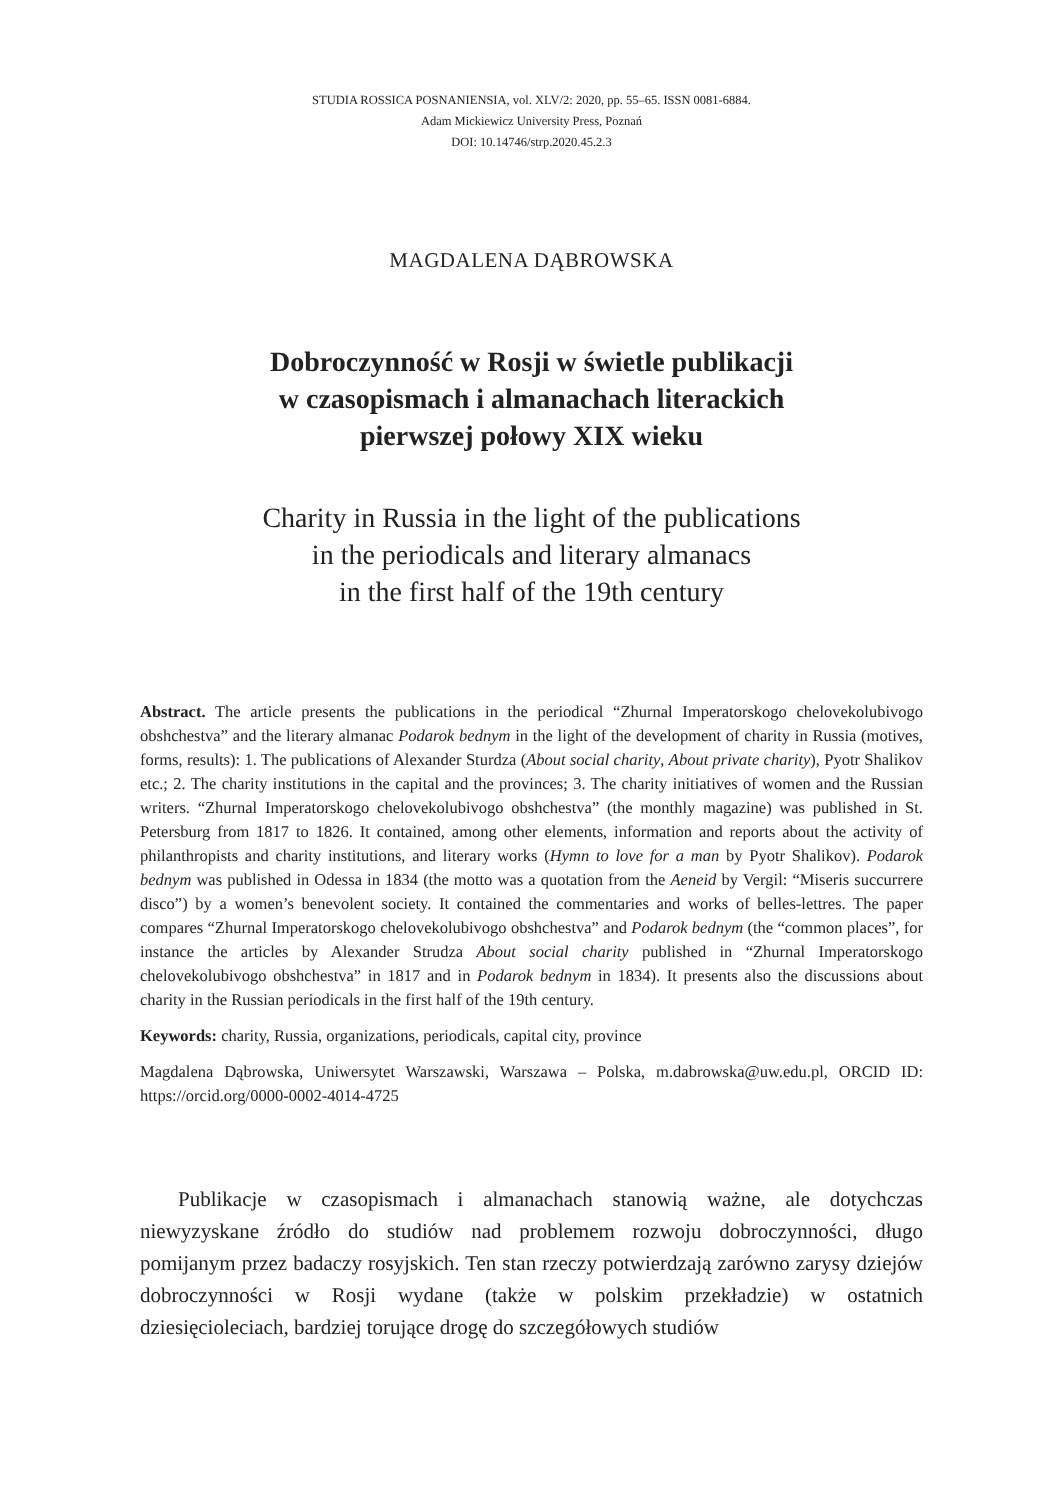STUDIA ROSSICA POSNANIENSIA, vol. XLV/2: 2020, pp. 55–65. ISSN 0081-6884.
Adam Mickiewicz University Press, Poznań
DOI: 10.14746/strp.2020.45.2.3
MAGDALENA DĄBROWSKA
Dobroczynność w Rosji w świetle publikacji
w czasopismach i almanachach literackich
pierwszej połowy XIX wieku
Charity in Russia in the light of the publications
in the periodicals and literary almanacs
in the first half of the 19th century
Abstract. The article presents the publications in the periodical “Zhurnal Imperatorskogo chelovekolubivogo obshchestva” and the literary almanac Podarok bednym in the light of the development of charity in Russia (motives, forms, results): 1. The publications of Alexander Sturdza (About social charity, About private charity), Pyotr Shalikov etc.; 2. The charity institutions in the capital and the provinces; 3. The charity initiatives of women and the Russian writers. “Zhurnal Imperatorskogo chelovekolubivogo obshchestva” (the monthly magazine) was published in St. Petersburg from 1817 to 1826. It contained, among other elements, information and reports about the activity of philanthropists and charity institutions, and literary works (Hymn to love for a man by Pyotr Shalikov). Podarok bednym was published in Odessa in 1834 (the motto was a quotation from the Aeneid by Vergil: “Miseris succurrere disco”) by a women’s benevolent society. It contained the commentaries and works of belles-lettres. The paper compares “Zhurnal Imperatorskogo chelovekolubivogo obshchestva” and Podarok bednym (the “common places”, for instance the articles by Alexander Strudza About social charity published in “Zhurnal Imperatorskogo chelovekolubivogo obshchestva” in 1817 and in Podarok bednym in 1834). It presents also the discussions about charity in the Russian periodicals in the first half of the 19th century.
Keywords: charity, Russia, organizations, periodicals, capital city, province
Magdalena Dąbrowska, Uniwersytet Warszawski, Warszawa – Polska, m.dabrowska@uw.edu.pl, ORCID ID: https://orcid.org/0000-0002-4014-4725
Publikacje w czasopismach i almanachach stanowią ważne, ale dotychczas niewyzyskane źródło do studiów nad problemem rozwoju dobroczynności, długo pomijanym przez badaczy rosyjskich. Ten stan rzeczy potwierdzają zarówno zarysy dziejów dobroczynności w Rosji wydane (także w polskim przekładzie) w ostatnich dziesięcioleciach, bardziej torujące drogę do szczegółowych studiów